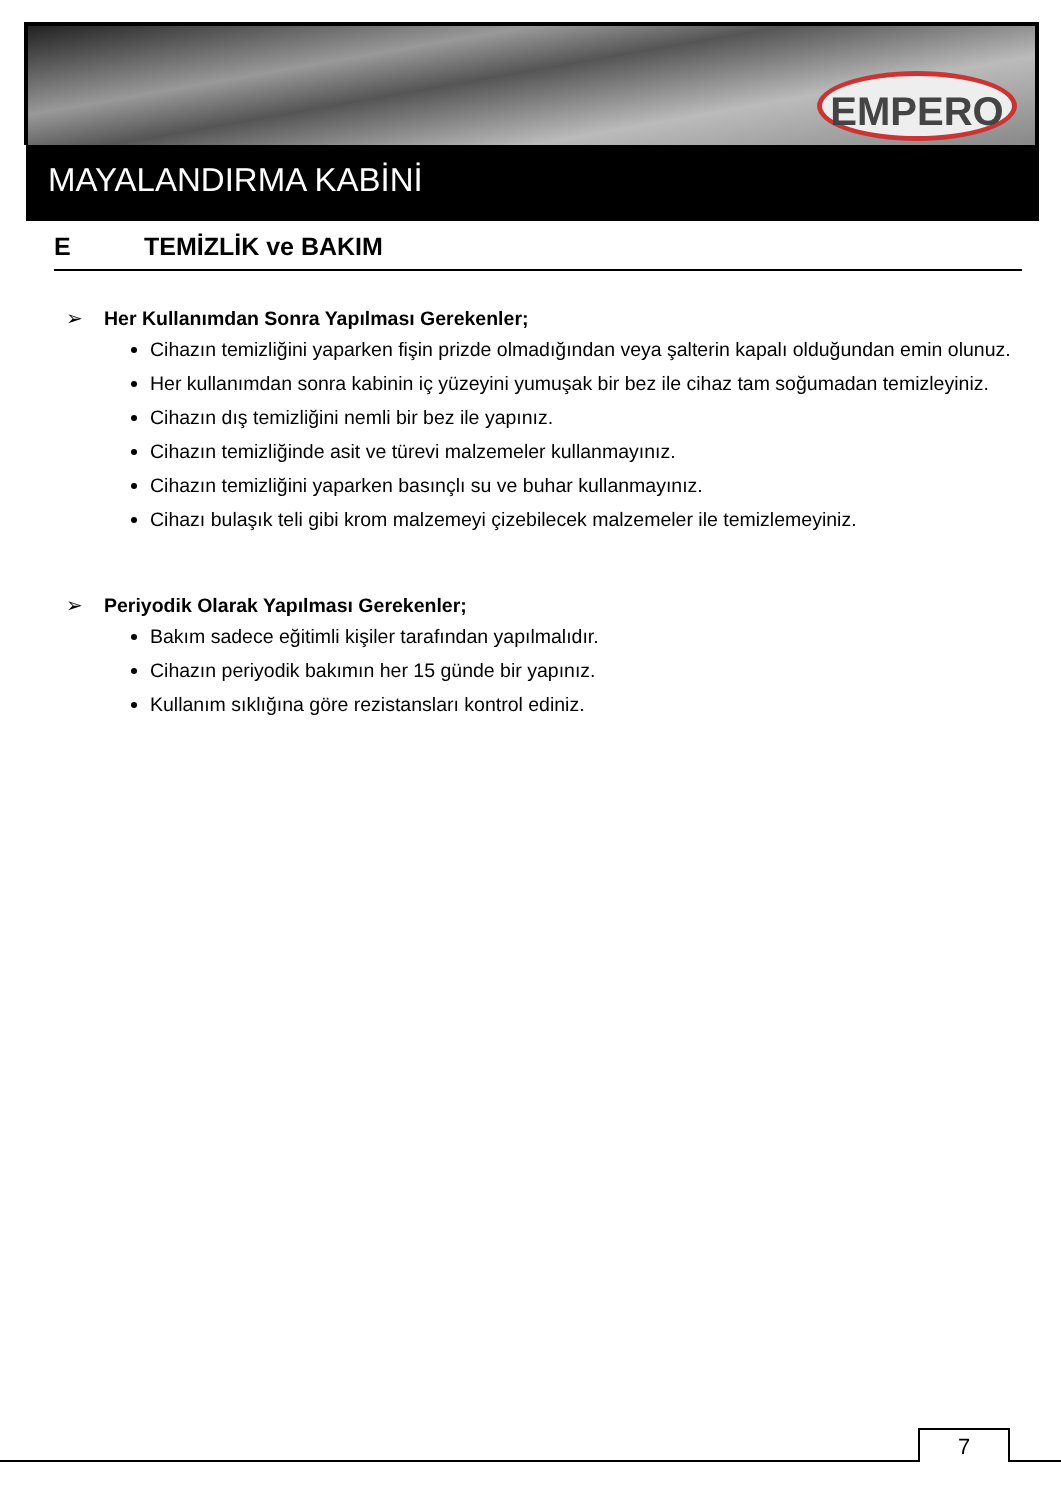EMPERO
MAYALANDIRMA KABİNİ
E TEMİZLİK ve BAKIM
Her Kullanımdan Sonra Yapılması Gerekenler;
Cihazın temizliğini yaparken fişin prizde olmadığından veya şalterin kapalı olduğundan emin olunuz.
Her kullanımdan sonra kabinin iç yüzeyini yumuşak bir bez ile cihaz tam soğumadan temizleyiniz.
Cihazın dış temizliğini nemli bir bez ile yapınız.
Cihazın temizliğinde asit ve türevi malzemeler kullanmayınız.
Cihazın temizliğini yaparken basınçlı su ve buhar kullanmayınız.
Cihazı bulaşık teli gibi krom malzemeyi çizebilecek malzemeler ile temizlemeyiniz.
Periyodik Olarak Yapılması Gerekenler;
Bakım sadece eğitimli kişiler tarafından yapılmalıdır.
Cihazın periyodik bakımın her 15 günde bir yapınız.
Kullanım sıklığına göre rezistansları kontrol ediniz.
7